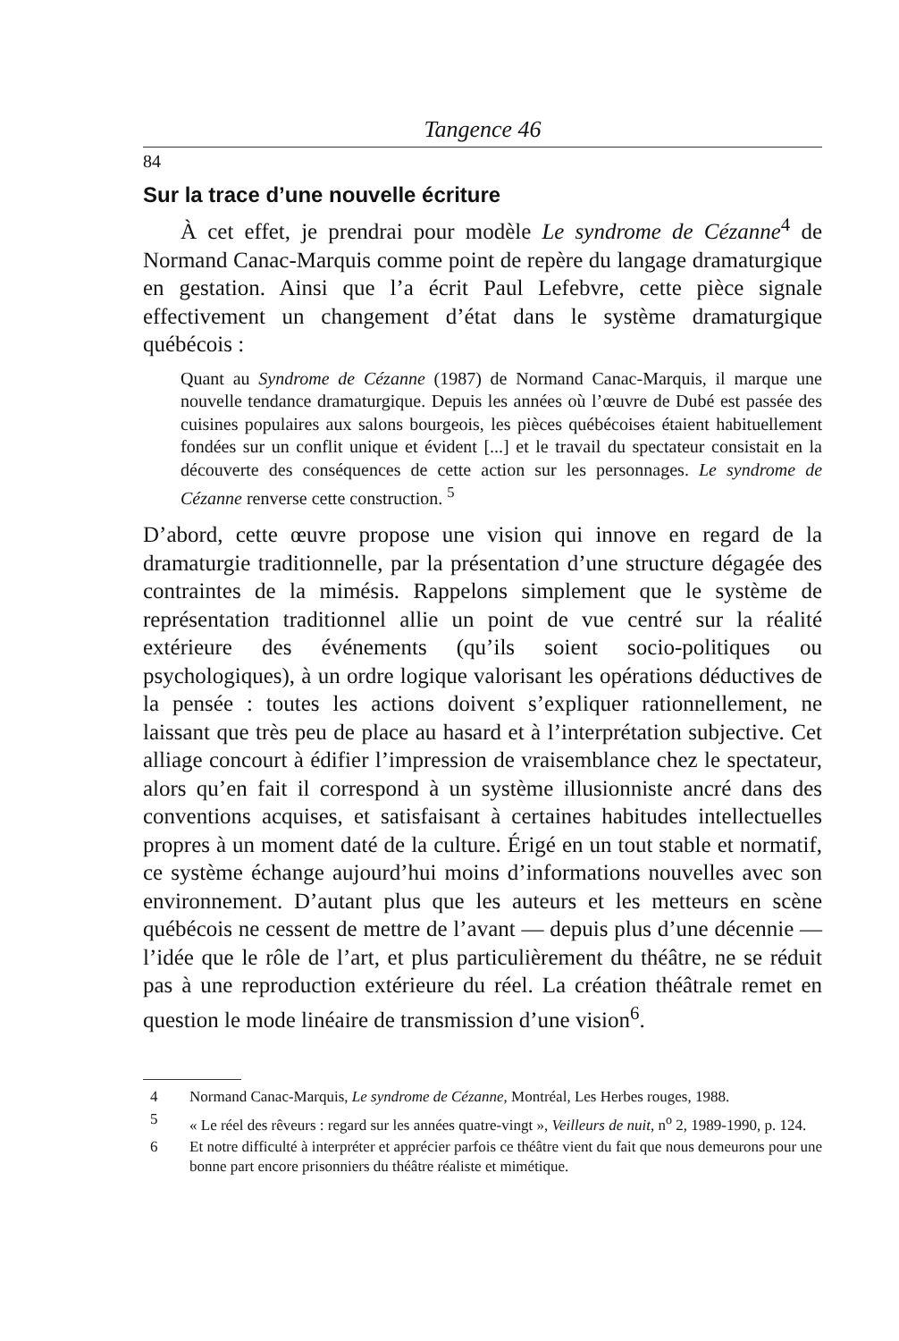Tangence 46
84
Sur la trace d’une nouvelle écriture
À cet effet, je prendrai pour modèle Le syndrome de Cézanne<sup>4</sup> de Normand Canac-Marquis comme point de repère du langage dramaturgique en gestation. Ainsi que l’a écrit Paul Lefebvre, cette pièce signale effectivement un changement d’état dans le système dramaturgique québécois :
Quant au Syndrome de Cézanne (1987) de Normand Canac-Marquis, il marque une nouvelle tendance dramaturgique. Depuis les années où l’œuvre de Dubé est passée des cuisines populaires aux salons bourgeois, les pièces québécoises étaient habituellement fondées sur un conflit unique et évident [...] et le travail du spectateur consistait en la découverte des conséquences de cette action sur les personnages. Le syndrome de Cézanne renverse cette construction. <sup>5</sup>
D’abord, cette œuvre propose une vision qui innove en regard de la dramaturgie traditionnelle, par la présentation d’une structure dégagée des contraintes de la mimésis. Rappelons simplement que le système de représentation traditionnel allie un point de vue centré sur la réalité extérieure des événements (qu’ils soient socio-politiques ou psychologiques), à un ordre logique valorisant les opérations déductives de la pensée : toutes les actions doivent s’expliquer rationnellement, ne laissant que très peu de place au hasard et à l’interprétation subjective. Cet alliage concourt à édifier l’impression de vraisemblance chez le spectateur, alors qu’en fait il correspond à un système illusionniste ancré dans des conventions acquises, et satisfaisant à certaines habitudes intellectuelles propres à un moment daté de la culture. Érigé en un tout stable et normatif, ce système échange aujourd’hui moins d’informations nouvelles avec son environnement. D’autant plus que les auteurs et les metteurs en scène québécois ne cessent de mettre de l’avant — depuis plus d’une décennie — l’idée que le rôle de l’art, et plus particulièrement du théâtre, ne se réduit pas à une reproduction extérieure du réel. La création théâtrale remet en question le mode linéaire de transmission d’une vision<sup>6</sup>.
4 Normand Canac-Marquis, Le syndrome de Cézanne, Montréal, Les Herbes rouges, 1988.
5 « Le réel des rêveurs : regard sur les années quatre-vingt », Veilleurs de nuit, n<sup>o</sup> 2, 1989-1990, p. 124.
6 Et notre difficulté à interpréter et apprécier parfois ce théâtre vient du fait que nous demeurons pour une bonne part encore prisonniers du théâtre réaliste et mimétique.